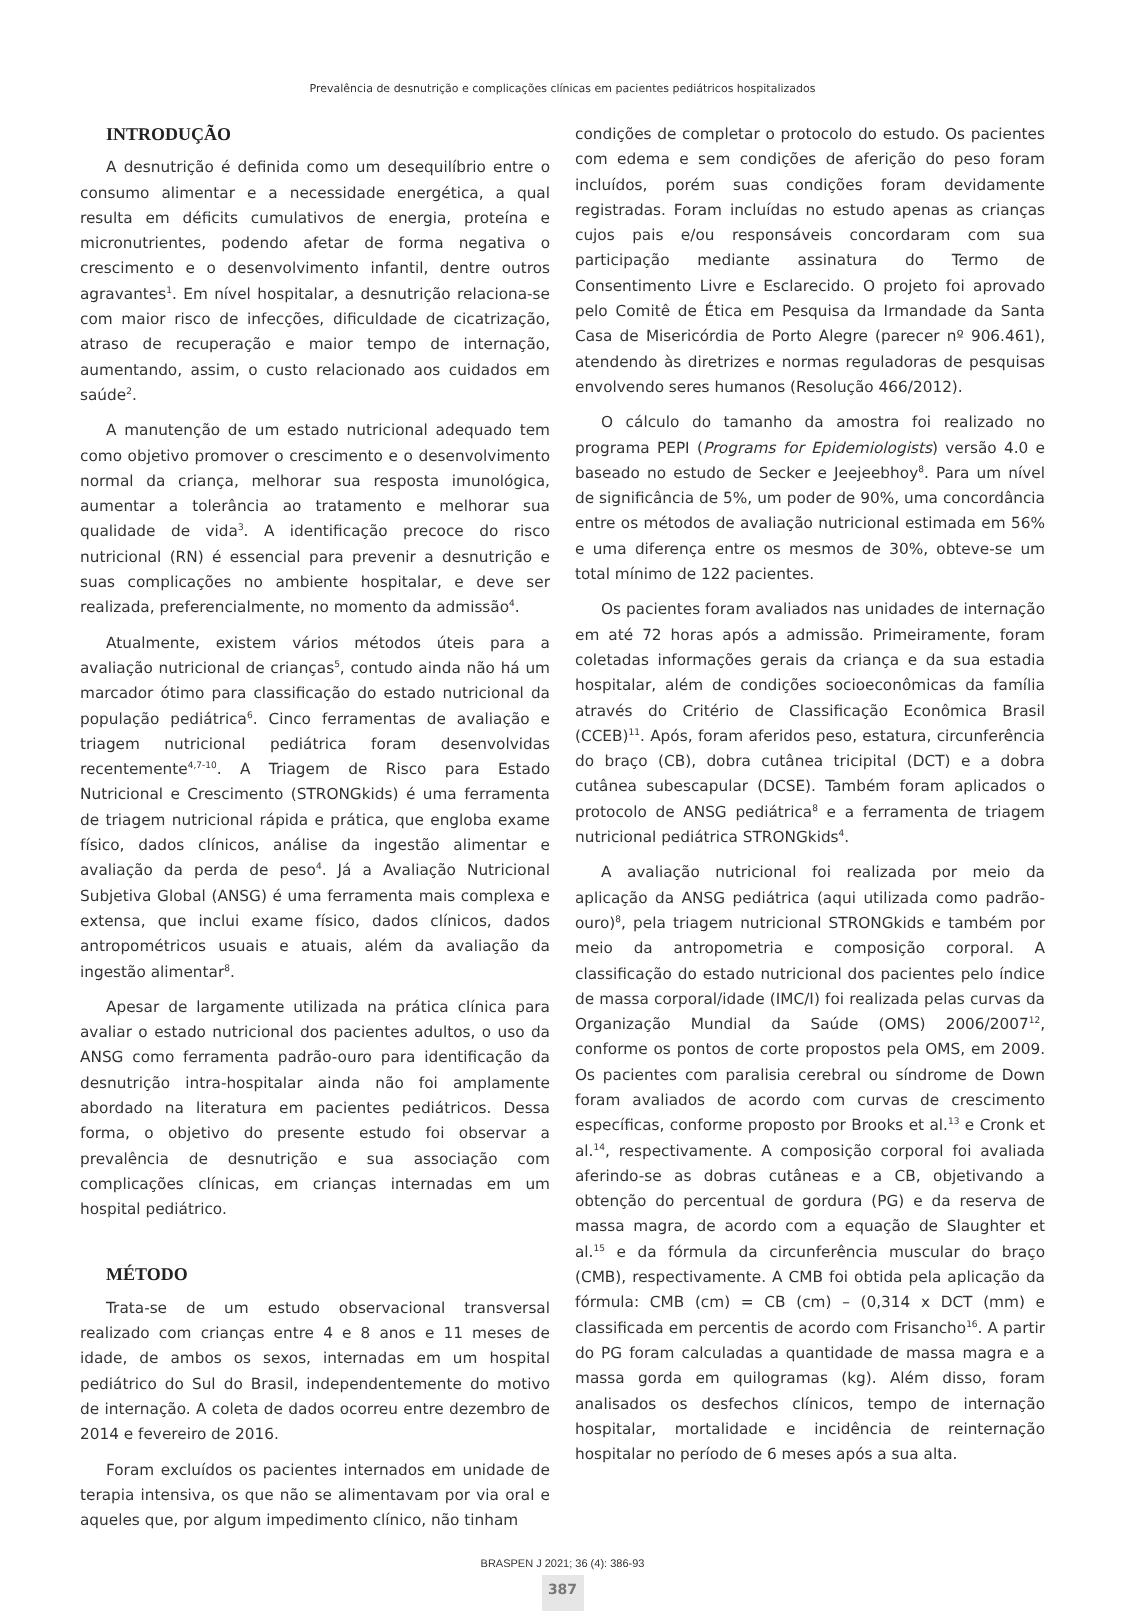Prevalência de desnutrição e complicações clínicas em pacientes pediátricos hospitalizados
INTRODUÇÃO
A desnutrição é definida como um desequilíbrio entre o consumo alimentar e a necessidade energética, a qual resulta em déficits cumulativos de energia, proteína e micronutrientes, podendo afetar de forma negativa o crescimento e o desenvolvimento infantil, dentre outros agravantes<sup>1</sup>. Em nível hospitalar, a desnutrição relaciona-se com maior risco de infecções, dificuldade de cicatrização, atraso de recuperação e maior tempo de internação, aumentando, assim, o custo relacionado aos cuidados em saúde<sup>2</sup>.
A manutenção de um estado nutricional adequado tem como objetivo promover o crescimento e o desenvolvimento normal da criança, melhorar sua resposta imunológica, aumentar a tolerância ao tratamento e melhorar sua qualidade de vida<sup>3</sup>. A identificação precoce do risco nutricional (RN) é essencial para prevenir a desnutrição e suas complicações no ambiente hospitalar, e deve ser realizada, preferencialmente, no momento da admissão<sup>4</sup>.
Atualmente, existem vários métodos úteis para a avaliação nutricional de crianças<sup>5</sup>, contudo ainda não há um marcador ótimo para classificação do estado nutricional da população pediátrica<sup>6</sup>. Cinco ferramentas de avaliação e triagem nutricional pediátrica foram desenvolvidas recentemente<sup>4,7-10</sup>. A Triagem de Risco para Estado Nutricional e Crescimento (STRONGkids) é uma ferramenta de triagem nutricional rápida e prática, que engloba exame físico, dados clínicos, análise da ingestão alimentar e avaliação da perda de peso<sup>4</sup>. Já a Avaliação Nutricional Subjetiva Global (ANSG) é uma ferramenta mais complexa e extensa, que inclui exame físico, dados clínicos, dados antropométricos usuais e atuais, além da avaliação da ingestão alimentar<sup>8</sup>.
Apesar de largamente utilizada na prática clínica para avaliar o estado nutricional dos pacientes adultos, o uso da ANSG como ferramenta padrão-ouro para identificação da desnutrição intra-hospitalar ainda não foi amplamente abordado na literatura em pacientes pediátricos. Dessa forma, o objetivo do presente estudo foi observar a prevalência de desnutrição e sua associação com complicações clínicas, em crianças internadas em um hospital pediátrico.
MÉTODO
Trata-se de um estudo observacional transversal realizado com crianças entre 4 e 8 anos e 11 meses de idade, de ambos os sexos, internadas em um hospital pediátrico do Sul do Brasil, independentemente do motivo de internação. A coleta de dados ocorreu entre dezembro de 2014 e fevereiro de 2016.
Foram excluídos os pacientes internados em unidade de terapia intensiva, os que não se alimentavam por via oral e aqueles que, por algum impedimento clínico, não tinham
condições de completar o protocolo do estudo. Os pacientes com edema e sem condições de aferição do peso foram incluídos, porém suas condições foram devidamente registradas. Foram incluídas no estudo apenas as crianças cujos pais e/ou responsáveis concordaram com sua participação mediante assinatura do Termo de Consentimento Livre e Esclarecido. O projeto foi aprovado pelo Comitê de Ética em Pesquisa da Irmandade da Santa Casa de Misericórdia de Porto Alegre (parecer nº 906.461), atendendo às diretrizes e normas reguladoras de pesquisas envolvendo seres humanos (Resolução 466/2012).
O cálculo do tamanho da amostra foi realizado no programa PEPI (Programs for Epidemiologists) versão 4.0 e baseado no estudo de Secker e Jeejeebhoy<sup>8</sup>. Para um nível de significância de 5%, um poder de 90%, uma concordância entre os métodos de avaliação nutricional estimada em 56% e uma diferença entre os mesmos de 30%, obteve-se um total mínimo de 122 pacientes.
Os pacientes foram avaliados nas unidades de internação em até 72 horas após a admissão. Primeiramente, foram coletadas informações gerais da criança e da sua estadia hospitalar, além de condições socioeconômicas da família através do Critério de Classificação Econômica Brasil (CCEB)<sup>11</sup>. Após, foram aferidos peso, estatura, circunferência do braço (CB), dobra cutânea tricipital (DCT) e a dobra cutânea subescapular (DCSE). Também foram aplicados o protocolo de ANSG pediátrica<sup>8</sup> e a ferramenta de triagem nutricional pediátrica STRONGkids<sup>4</sup>.
A avaliação nutricional foi realizada por meio da aplicação da ANSG pediátrica (aqui utilizada como padrão-ouro)<sup>8</sup>, pela triagem nutricional STRONGkids e também por meio da antropometria e composição corporal. A classificação do estado nutricional dos pacientes pelo índice de massa corporal/idade (IMC/I) foi realizada pelas curvas da Organização Mundial da Saúde (OMS) 2006/2007<sup>12</sup>, conforme os pontos de corte propostos pela OMS, em 2009. Os pacientes com paralisia cerebral ou síndrome de Down foram avaliados de acordo com curvas de crescimento específicas, conforme proposto por Brooks et al.<sup>13</sup> e Cronk et al.<sup>14</sup>, respectivamente. A composição corporal foi avaliada aferindo-se as dobras cutâneas e a CB, objetivando a obtenção do percentual de gordura (PG) e da reserva de massa magra, de acordo com a equação de Slaughter et al.<sup>15</sup> e da fórmula da circunferência muscular do braço (CMB), respectivamente. A CMB foi obtida pela aplicação da fórmula: CMB (cm) = CB (cm) – (0,314 x DCT (mm) e classificada em percentis de acordo com Frisancho<sup>16</sup>. A partir do PG foram calculadas a quantidade de massa magra e a massa gorda em quilogramas (kg). Além disso, foram analisados os desfechos clínicos, tempo de internação hospitalar, mortalidade e incidência de reinternação hospitalar no período de 6 meses após a sua alta.
BRASPEN J 2021; 36 (4): 386-93
387